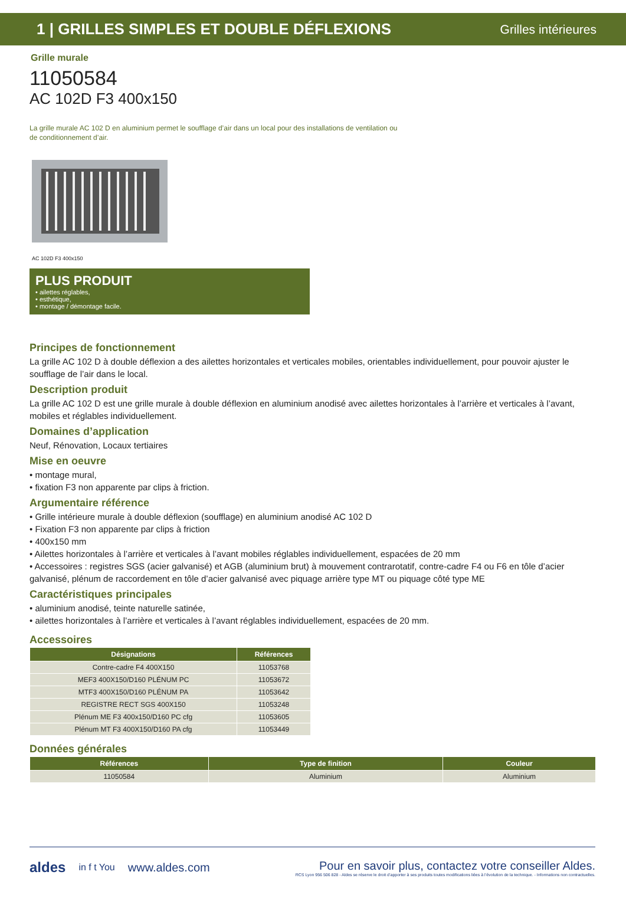1 | GRILLES SIMPLES ET DOUBLE DÉFLEXIONS Grilles intérieures
Grille murale
11050584
AC 102D F3 400x150
La grille murale AC 102 D en aluminium permet le soufflage d’air dans un local pour des installations de ventilation ou de conditionnement d’air.
AC 102D F3 400x150
PLUS PRODUIT
• ailettes réglables,
• esthétique,
• montage / démontage facile.
Principes de fonctionnement
La grille AC 102 D à double déflexion a des ailettes horizontales et verticales mobiles, orientables individuellement, pour pouvoir ajuster le soufflage de l’air dans le local.
Description produit
La grille AC 102 D est une grille murale à double déflexion en aluminium anodisé avec ailettes horizontales à l’arrière et verticales à l’avant, mobiles et réglables individuellement.
Domaines d’application
Neuf, Rénovation, Locaux tertiaires
Mise en oeuvre
• montage mural,
• fixation F3 non apparente par clips à friction.
Argumentaire référence
• Grille intérieure murale à double déflexion (soufflage) en aluminium anodisé AC 102 D
• Fixation F3 non apparente par clips à friction
• 400x150 mm
• Ailettes horizontales à l’arrière et verticales à l’avant mobiles réglables individuellement, espacées de 20 mm
• Accessoires : registres SGS (acier galvanisé) et AGB (aluminium brut) à mouvement contrarotatif, contre-cadre F4 ou F6 en tôle d’acier galvanisé, plénum de raccordement en tôle d’acier galvanisé avec piquage arrière type MT ou piquage côté type ME
Caractéristiques principales
• aluminium anodisé, teinte naturelle satinée,
• ailettes horizontales à l’arrière et verticales à l’avant réglables individuellement, espacées de 20 mm.
Accessoires
| Désignations | Références |
| --- | --- |
| Contre-cadre F4 400X150 | 11053768 |
| MEF3 400X150/D160 PLÉNUM PC | 11053672 |
| MTF3 400X150/D160 PLÉNUM PA | 11053642 |
| REGISTRE RECT SGS 400X150 | 11053248 |
| Plénum ME F3 400x150/D160 PC cfg | 11053605 |
| Plénum MT F3 400X150/D160 PA cfg | 11053449 |
Données générales
| Références | Type de finition | Couleur |
| --- | --- | --- |
| 11050584 | Aluminium | Aluminium |
aldes in f t You www.aldes.com Pour en savoir plus, contactez votre conseiller Aldes.
RCS Lyon 956 506 828 - Aldes se réserve le droit d’apporter à ses produits toutes modifications liées à l’évolution de la technique. - Informations non contractuelles.